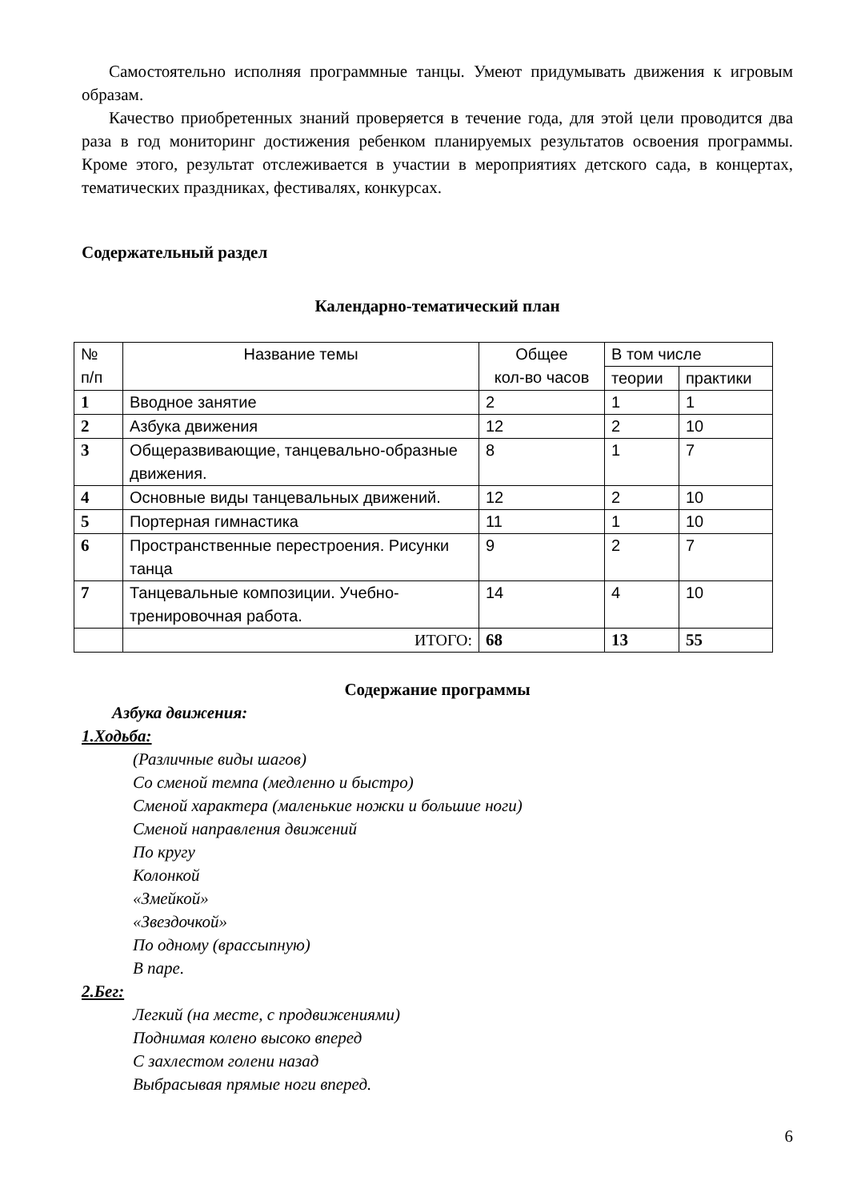Самостоятельно исполняя программные танцы. Умеют придумывать движения к игровым образам.
Качество приобретенных знаний проверяется в течение года, для этой цели проводится два раза в год мониторинг достижения ребенком планируемых результатов освоения программы. Кроме этого, результат отслеживается в участии в мероприятиях детского сада, в концертах, тематических праздниках, фестивалях, конкурсах.
Содержательный раздел
Календарно-тематический план
| № п/п | Название темы | Общее кол-во часов | В том числе | |
| --- | --- | --- | --- | --- |
| | | | теории | практики |
| 1 | Вводное занятие | 2 | 1 | 1 |
| 2 | Азбука движения | 12 | 2 | 10 |
| 3 | Общеразвивающие, танцевально-образные движения. | 8 | 1 | 7 |
| 4 | Основные виды танцевальных движений. | 12 | 2 | 10 |
| 5 | Портерная гимнастика | 11 | 1 | 10 |
| 6 | Пространственные перестроения. Рисунки танца | 9 | 2 | 7 |
| 7 | Танцевальные композиции. Учебно-тренировочная работа. | 14 | 4 | 10 |
| | ИТОГО: | 68 | 13 | 55 |
Содержание программы
Азбука движения:
1.Ходьба:
(Различные виды шагов)
Со сменой темпа (медленно и быстро)
Сменой характера (маленькие ножки и большие ноги)
Сменой направления движений
По кругу
Колонкой
«Змейкой»
«Звездочкой»
По одному (врассыпную)
В паре.
2.Бег:
Легкий (на месте, с продвижениями)
Поднимая колено высоко вперед
С захлестом голени назад
Выбрасывая прямые ноги вперед.
6